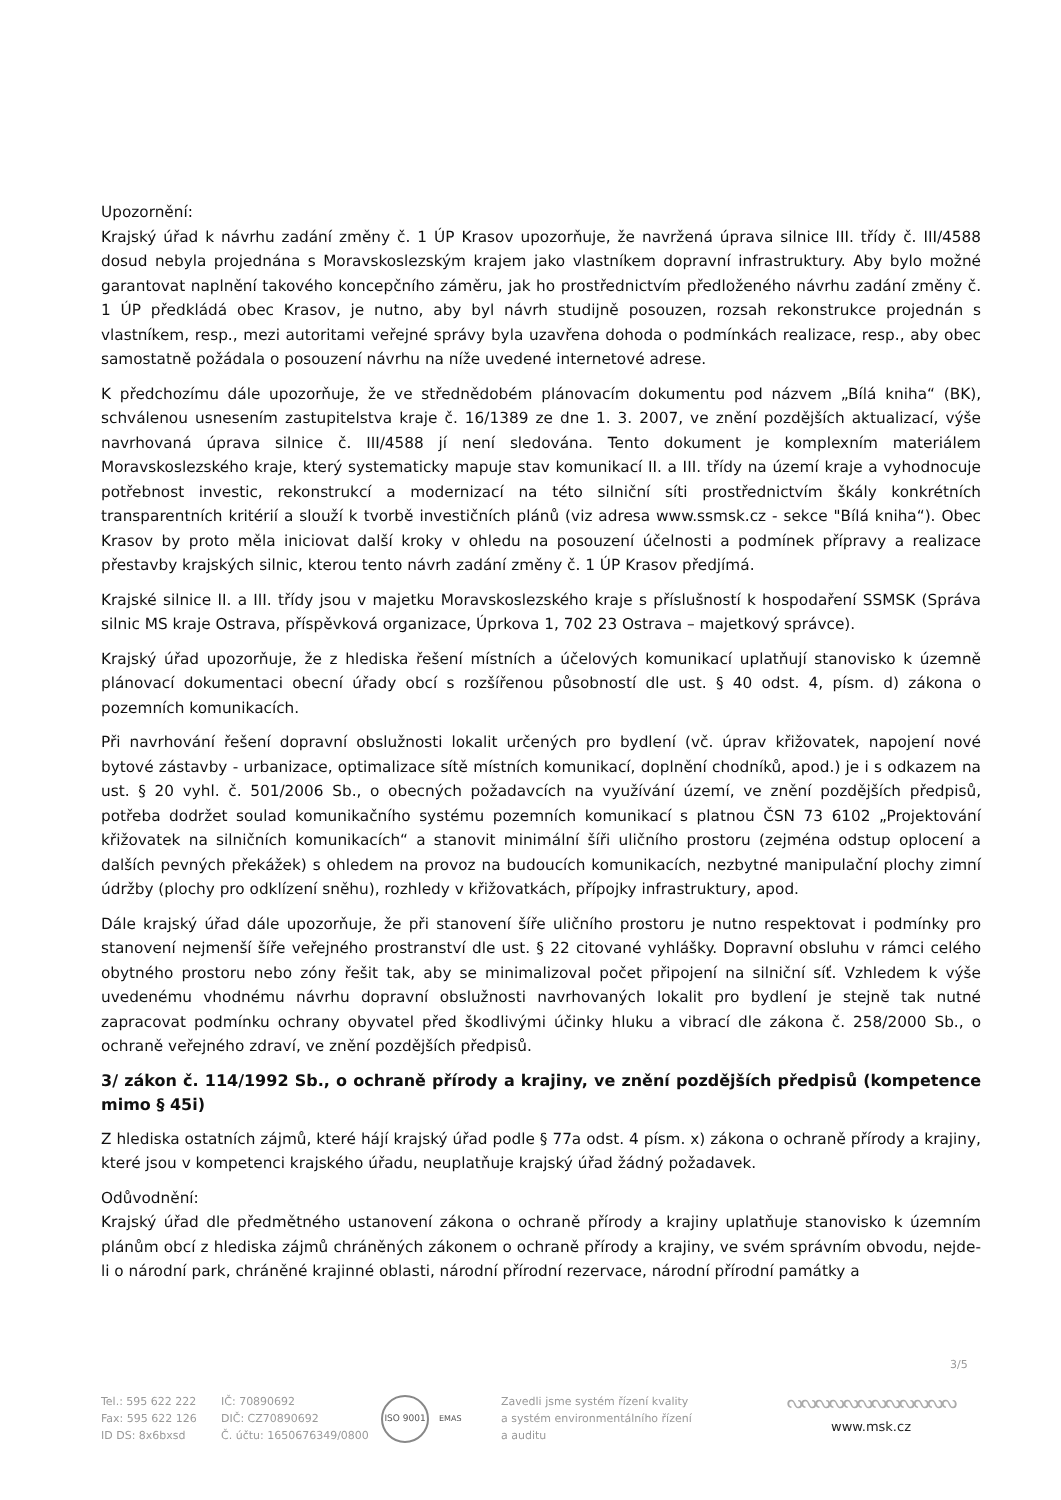Upozornění:
Krajský úřad k návrhu zadání změny č. 1 ÚP Krasov upozorňuje, že navržená úprava silnice III. třídy č. III/4588 dosud nebyla projednána s Moravskoslezským krajem jako vlastníkem dopravní infrastruktury. Aby bylo možné garantovat naplnění takového koncepčního záměru, jak ho prostřednictvím předloženého návrhu zadání změny č. 1 ÚP předkládá obec Krasov, je nutno, aby byl návrh studijně posouzen, rozsah rekonstrukce projednán s vlastníkem, resp., mezi autoritami veřejné správy byla uzavřena dohoda o podmínkách realizace, resp., aby obec samostatně požádala o posouzení návrhu na níže uvedené internetové adrese.
K předchozímu dále upozorňuje, že ve střednědobém plánovacím dokumentu pod názvem „Bílá kniha“ (BK), schválenou usnesením zastupitelstva kraje č. 16/1389 ze dne 1. 3. 2007, ve znění pozdějších aktualizací, výše navrhovaná úprava silnice č. III/4588 jí není sledována. Tento dokument je komplexním materiálem Moravskoslezského kraje, který systematicky mapuje stav komunikací II. a III. třídy na území kraje a vyhodnocuje potřebnost investic, rekonstrukcí a modernizací na této silniční síti prostřednictvím škály konkrétních transparentních kritérií a slouží k tvorbě investičních plánů (viz adresa www.ssmsk.cz - sekce "Bílá kniha“). Obec Krasov by proto měla iniciovat další kroky v ohledu na posouzení účelnosti a podmínek přípravy a realizace přestavby krajských silnic, kterou tento návrh zadání změny č. 1 ÚP Krasov předjímá.
Krajské silnice II. a III. třídy jsou v majetku Moravskoslezského kraje s příslušností k hospodaření SSMSK (Správa silnic MS kraje Ostrava, příspěvková organizace, Úprkova 1, 702 23 Ostrava – majetkový správce).
Krajský úřad upozorňuje, že z hlediska řešení místních a účelových komunikací uplatňují stanovisko k územně plánovací dokumentaci obecní úřady obcí s rozšířenou působností dle ust. § 40 odst. 4, písm. d) zákona o pozemních komunikacích.
Při navrhování řešení dopravní obslužnosti lokalit určených pro bydlení (vč. úprav křižovatek, napojení nové bytové zástavby - urbanizace, optimalizace sítě místních komunikací, doplnění chodníků, apod.) je i s odkazem na ust. § 20 vyhl. č. 501/2006 Sb., o obecných požadavcích na využívání území, ve znění pozdějších předpisů, potřeba dodržet soulad komunikačního systému pozemních komunikací s platnou ČSN 73 6102 „Projektování křižovatek na silničních komunikacích“ a stanovit minimální šíři uličního prostoru (zejména odstup oplocení a dalších pevných překážek) s ohledem na provoz na budoucích komunikacích, nezbytné manipulační plochy zimní údržby (plochy pro odklízení sněhu), rozhledy v křižovatkách, přípojky infrastruktury, apod.
Dále krajský úřad dále upozorňuje, že při stanovení šíře uličního prostoru je nutno respektovat i podmínky pro stanovení nejmenší šíře veřejného prostranství dle ust. § 22 citované vyhlášky. Dopravní obsluhu v rámci celého obytného prostoru nebo zóny řešit tak, aby se minimalizoval počet připojení na silniční síť. Vzhledem k výše uvedenému vhodnému návrhu dopravní obslužnosti navrhovaných lokalit pro bydlení je stejně tak nutné zapracovat podmínku ochrany obyvatel před škodlivými účinky hluku a vibrací dle zákona č. 258/2000 Sb., o ochraně veřejného zdraví, ve znění pozdějších předpisů.
3/ zákon č. 114/1992 Sb., o ochraně přírody a krajiny, ve znění pozdějších předpisů (kompetence mimo § 45i)
Z hlediska ostatních zájmů, které hájí krajský úřad podle § 77a odst. 4 písm. x) zákona o ochraně přírody a krajiny, které jsou v kompetenci krajského úřadu, neuplatňuje krajský úřad žádný požadavek.
Odůvodnění:
Krajský úřad dle předmětného ustanovení zákona o ochraně přírody a krajiny uplatňuje stanovisko k územním plánům obcí z hlediska zájmů chráněných zákonem o ochraně přírody a krajiny, ve svém správním obvodu, nejde-li o národní park, chráněné krajinné oblasti, národní přírodní rezervace, národní přírodní památky a
3/5
Tel.: 595 622 222
Fax: 595 622 126
ID DS: 8x6bxsd
IČ: 70890692
DIČ: CZ70890692
Č. účtu: 1650676349/0800
ISO 9001
EMAS
Zavedli jsme systém řízení kvality
a systém environmentálního řízení
a auditu
ᔓᔓᔓᔓᔓᔓᔓᔓᔓᔓᔓᔓ
www.msk.cz